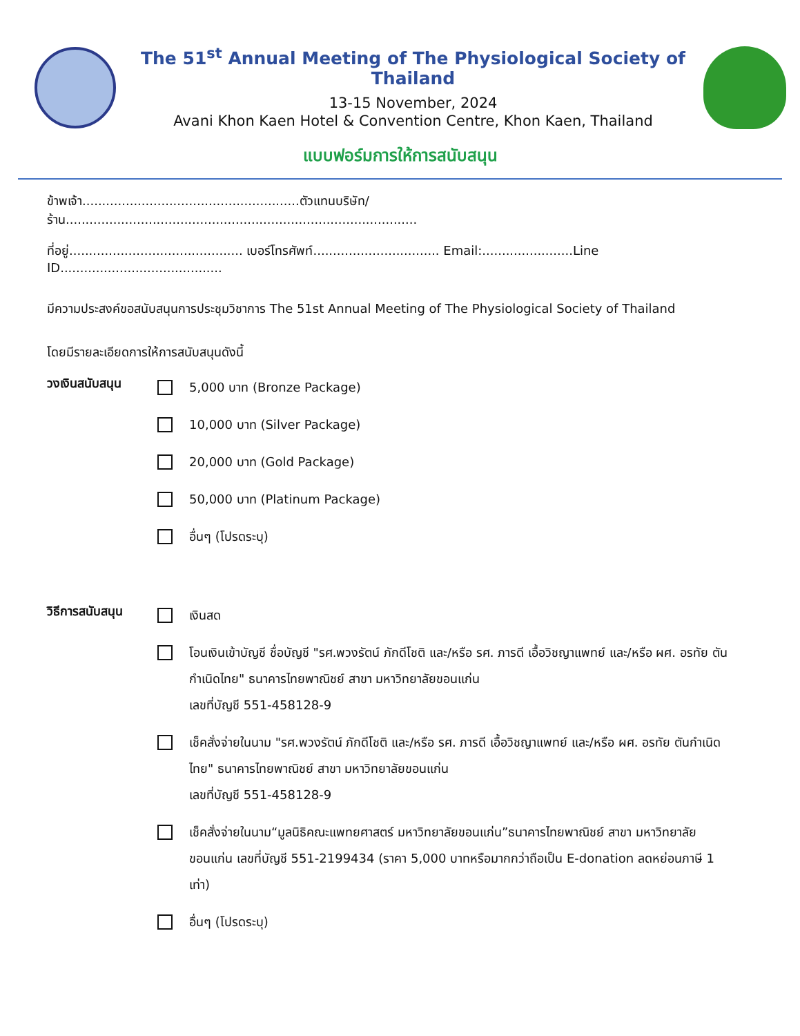The 51<sup>st</sup> Annual Meeting of The Physiological Society of Thailand
13-15 November, 2024
Avani Khon Kaen Hotel & Convention Centre, Khon Kaen, Thailand
แบบฟอร์มการให้การสนับสนุน
ข้าพเจ้า.......................................................ตัวแทนบริษัท/ร้าน.........................................................................................
ที่อยู่............................................ เบอร์โทรศัพท์................................ Email:.......................Line ID.........................................
มีความประสงค์ขอสนับสนุนการประชุมวิชาการ The 51st Annual Meeting of The Physiological Society of Thailand
โดยมีรายละเอียดการให้การสนับสนุนดังนี้
วงเงินสนับสนุน
5,000 บาท (Bronze Package)
10,000 บาท (Silver Package)
20,000 บาท (Gold Package)
50,000 บาท (Platinum Package)
อื่นๆ (โปรดระบุ)
วิธีการสนับสนุน
เงินสด
โอนเงินเข้าบัญชี ชื่อบัญชี "รศ.พวงรัตน์ ภักดีโชติ และ/หรือ รศ. ภารดี เอื้อวิชญาแพทย์ และ/หรือ ผศ. อรทัย ตันกำเนิดไทย" ธนาคารไทยพาณิชย์ สาขา มหาวิทยาลัยขอนแก่น
เลขที่บัญชี 551-458128-9
เช็คสั่งจ่ายในนาม "รศ.พวงรัตน์ ภักดีโชติ และ/หรือ รศ. ภารดี เอื้อวิชญาแพทย์ และ/หรือ ผศ. อรทัย ตันกำเนิดไทย" ธนาคารไทยพาณิชย์ สาขา มหาวิทยาลัยขอนแก่น
เลขที่บัญชี 551-458128-9
เช็คสั่งจ่ายในนาม“มูลนิธิคณะแพทยศาสตร์ มหาวิทยาลัยขอนแก่น”ธนาคารไทยพาณิชย์ สาขา มหาวิทยาลัยขอนแก่น เลขที่บัญชี 551-2199434 (ราคา 5,000 บาทหรือมากกว่าถือเป็น E-donation ลดหย่อนภาษี 1 เท่า)
อื่นๆ (โปรดระบุ)